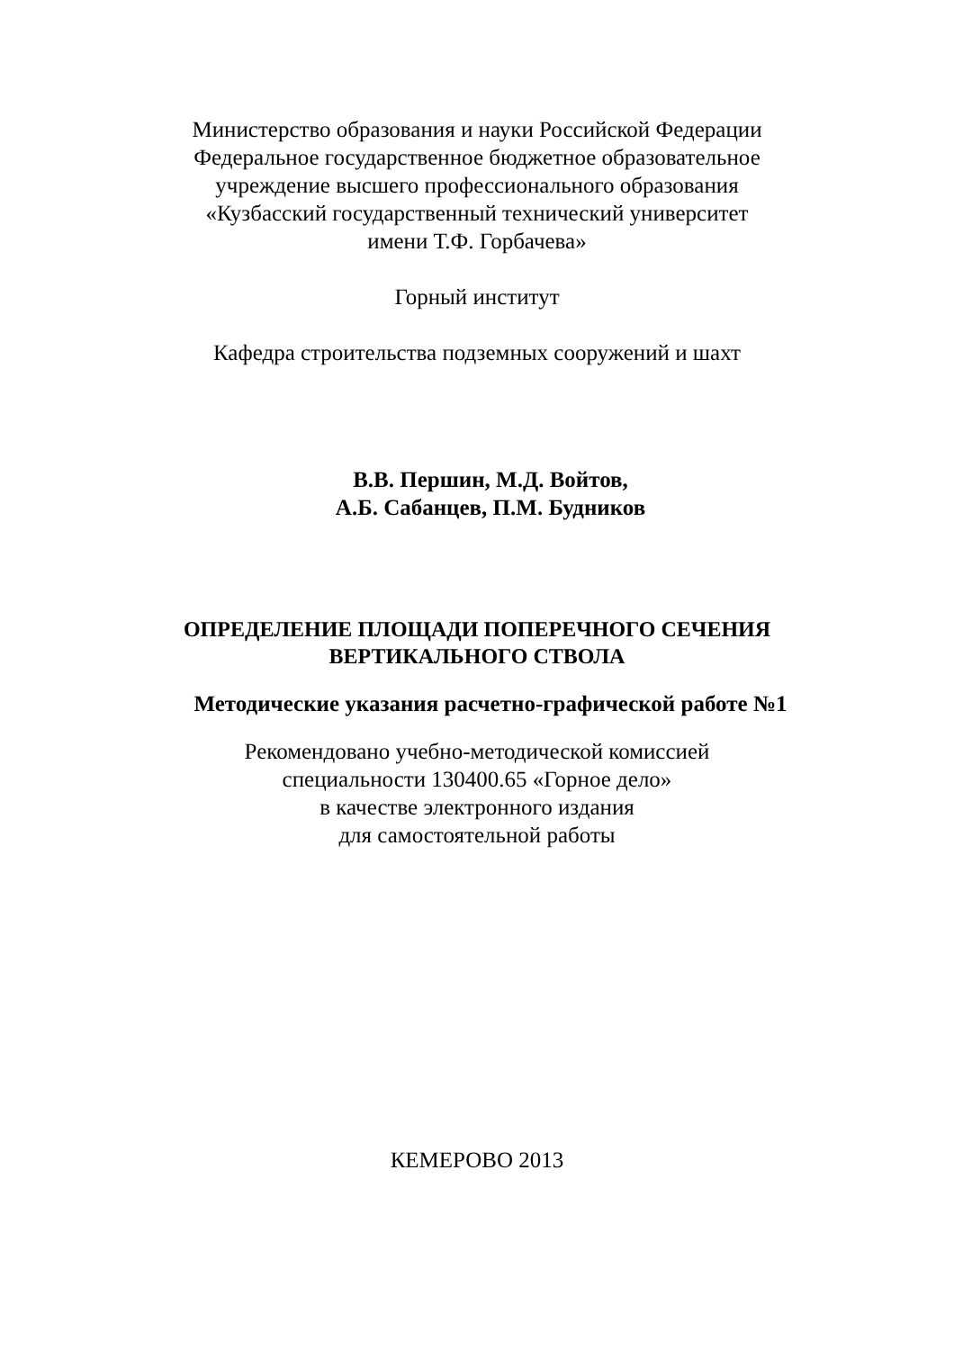Министерство образования и науки Российской Федерации
Федеральное государственное бюджетное образовательное
учреждение высшего профессионального образования
«Кузбасский государственный технический университет
имени Т.Ф. Горбачева»
Горный институт
Кафедра строительства подземных сооружений и шахт
В.В. Першин, М.Д. Войтов,
А.Б. Сабанцев, П.М. Будников
ОПРЕДЕЛЕНИЕ ПЛОЩАДИ ПОПЕРЕЧНОГО СЕЧЕНИЯ
ВЕРТИКАЛЬНОГО СТВОЛА
Методические указания расчетно-графической работе №1
Рекомендовано учебно-методической комиссией
специальности 130400.65 «Горное дело»
в качестве электронного издания
для самостоятельной работы
КЕМЕРОВО 2013